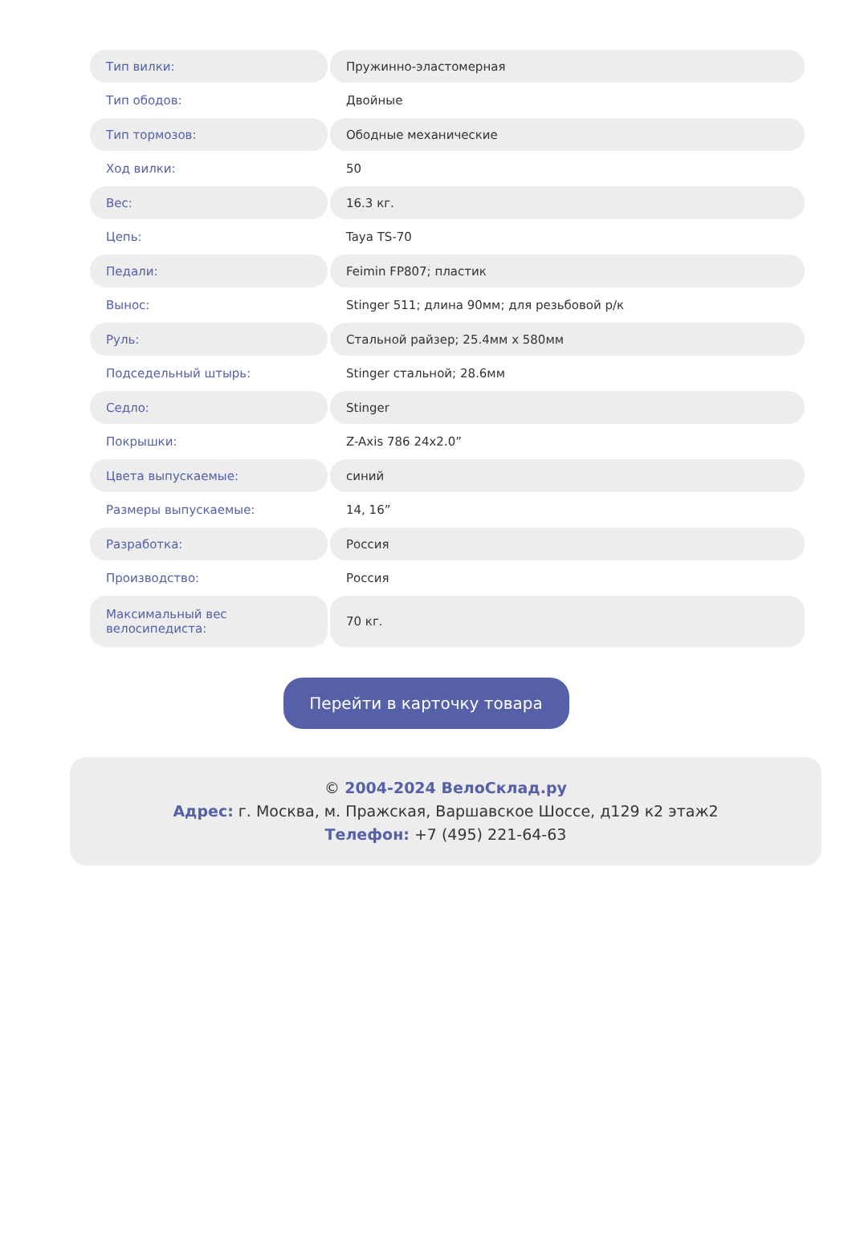| Тип вилки: | Пружинно-эластомерная |
| Тип ободов: | Двойные |
| Тип тормозов: | Ободные механические |
| Ход вилки: | 50 |
| Вес: | 16.3 кг. |
| Цепь: | Taya TS-70 |
| Педали: | Feimin FP807; пластик |
| Вынос: | Stinger 511; длина 90мм; для резьбовой р/к |
| Руль: | Стальной райзер; 25.4мм x 580мм |
| Подседельный штырь: | Stinger стальной; 28.6мм |
| Седло: | Stinger |
| Покрышки: | Z-Axis 786 24x2.0” |
| Цвета выпускаемые: | синий |
| Размеры выпускаемые: | 14, 16” |
| Разработка: | Россия |
| Производство: | Россия |
| Максимальный вес велосипедиста: | 70 кг. |
Перейти в карточку товара
© 2004-2024 ВелоСклад.ру
Адрес: г. Москва, м. Пражская, Варшавское Шоссе, д129 к2 этаж2
Телефон: +7 (495) 221-64-63